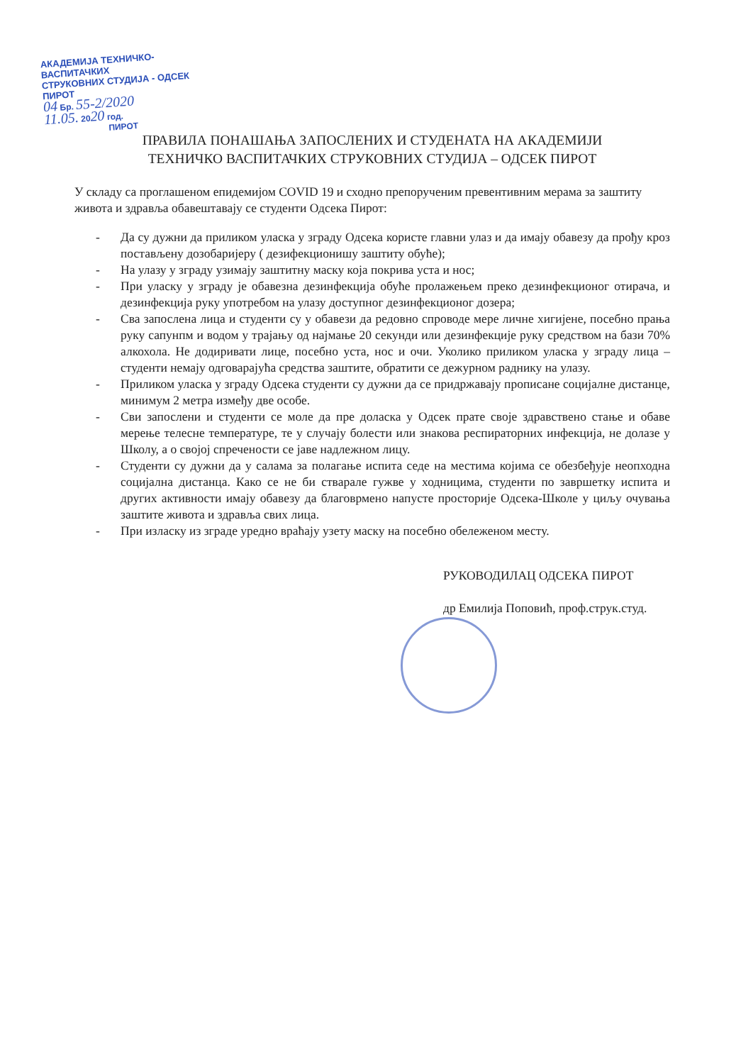АКАДЕМИЈА ТЕХНИЧКО-ВАСПИТАЧКИХ
СТРУКОВНИХ СТУДИЈА - ОДСЕК ПИРОТ
04 Бр. 55-2/2020
11.05. 2020 год.
ПИРОТ
ПРАВИЛА ПОНАШАЊА ЗАПОСЛЕНИХ И СТУДЕНАТА НА АКАДЕМИЈИ
ТЕХНИЧКО ВАСПИТАЧКИХ СТРУКОВНИХ СТУДИЈА – ОДСЕК ПИРОТ
У складу са проглашеном епидемијом COVID 19 и сходно препорученим превентивним мерама за заштиту живота и здравља обавештавају се студенти Одсека Пирот:
- Да су дужни да приликом уласка у зграду Одсека користе главни улаз и да имају обавезу да прођу кроз постављену дозобаријеру ( дезифекционишу заштиту обуће);
- На улазу у зграду узимају заштитну маску која покрива уста и нос;
- При уласку у зграду је обавезна дезинфекција обуће пролажењем преко дезинфекционог отирача, и дезинфекција руку употребом на улазу доступног дезинфекционог дозера;
- Сва запослена лица и студенти су у обавези да редовно спроводе мере личне хигијене, посебно прања руку сапунпм и водом у трајању од најмање 20 секунди или дезинфекције руку средством на бази 70% алкохола. Не додиривати лице, посебно уста, нос и очи. Уколико приликом уласка у зграду лица – студенти немају одговарајућа средства заштите, обратити се дежурном раднику на улазу.
- Приликом уласка у зграду Одсека студенти су дужни да се придржавају прописане социјалне дистанце, минимум 2 метра између две особе.
- Сви запослени и студенти се моле да пре доласка у Одсек прате своје здравствено стање и обаве мерење телесне температуре, те у случају болести или знакова респираторних инфекција, не долазе у Школу, а о својој спречености се јаве надлежном лицу.
- Студенти су дужни да у салама за полагање испита седе на местима којима се обезбеђује неопходна социјална дистанца. Како се не би стварале гужве у ходницима, студенти по завршетку испита и других активности имају обавезу да благоврмено напусте просторије Одсека-Школе у циљу очувања заштите живота и здравља свих лица.
- При изласку из зграде уредно враћају узету маску на посебно обележеном месту.
РУКОВОДИЛАЦ ОДСЕКА ПИРОТ
др Емилија Поповић, проф.струк.студ.